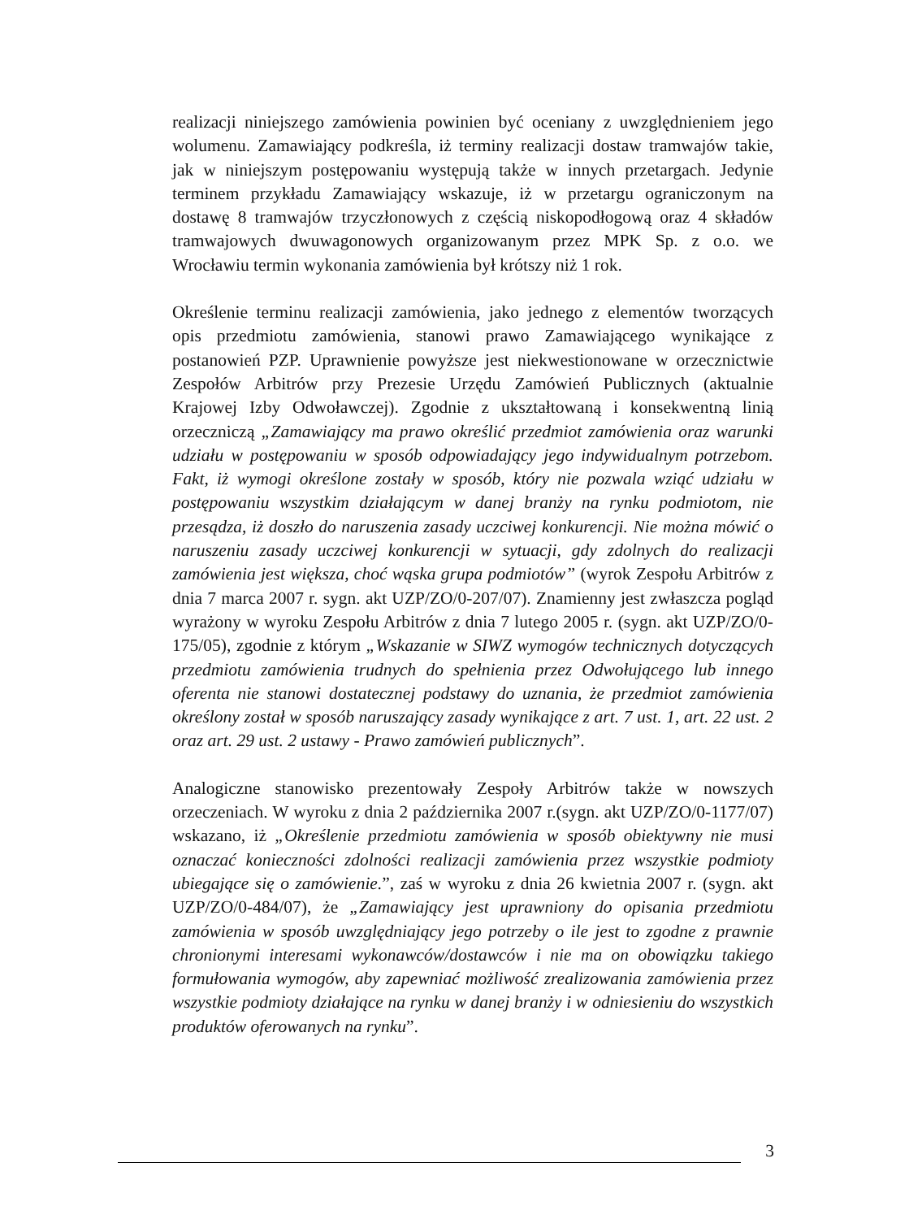realizacji niniejszego zamówienia powinien być oceniany z uwzględnieniem jego wolumenu. Zamawiający podkreśla, iż terminy realizacji dostaw tramwajów takie, jak w niniejszym postępowaniu występują także w innych przetargach. Jedynie terminem przykładu Zamawiający wskazuje, iż w przetargu ograniczonym na dostawę 8 tramwajów trzyczłonowych z częścią niskopodłogową oraz 4 składów tramwajowych dwuwagonowych organizowanym przez MPK Sp. z o.o. we Wrocławiu termin wykonania zamówienia był krótszy niż 1 rok.
Określenie terminu realizacji zamówienia, jako jednego z elementów tworzących opis przedmiotu zamówienia, stanowi prawo Zamawiającego wynikające z postanowień PZP. Uprawnienie powyższe jest niekwestionowane w orzecznictwie Zespołów Arbitrów przy Prezesie Urzędu Zamówień Publicznych (aktualnie Krajowej Izby Odwoławczej). Zgodnie z ukształtowaną i konsekwentną linią orzeczniczą „Zamawiający ma prawo określić przedmiot zamówienia oraz warunki udziału w postępowaniu w sposób odpowiadający jego indywidualnym potrzebom. Fakt, iż wymogi określone zostały w sposób, który nie pozwala wziąć udziału w postępowaniu wszystkim działającym w danej branży na rynku podmiotom, nie przesądza, iż doszło do naruszenia zasady uczciwej konkurencji. Nie można mówić o naruszeniu zasady uczciwej konkurencji w sytuacji, gdy zdolnych do realizacji zamówienia jest większa, choć wąska grupa podmiotów” (wyrok Zespołu Arbitrów z dnia 7 marca 2007 r. sygn. akt UZP/ZO/0-207/07). Znamienny jest zwłaszcza pogląd wyrażony w wyroku Zespołu Arbitrów z dnia 7 lutego 2005 r. (sygn. akt UZP/ZO/0-175/05), zgodnie z którym „Wskazanie w SIWZ wymogów technicznych dotyczących przedmiotu zamówienia trudnych do spełnienia przez Odwołującego lub innego oferenta nie stanowi dostatecznej podstawy do uznania, że przedmiot zamówienia określony został w sposób naruszający zasady wynikające z art. 7 ust. 1, art. 22 ust. 2 oraz art. 29 ust. 2 ustawy - Prawo zamówień publicznych”.
Analogiczne stanowisko prezentowały Zespoły Arbitrów także w nowszych orzeczeniach. W wyroku z dnia 2 października 2007 r.(sygn. akt UZP/ZO/0-1177/07) wskazano, iż „Określenie przedmiotu zamówienia w sposób obiektywny nie musi oznaczać konieczności zdolności realizacji zamówienia przez wszystkie podmioty ubiegające się o zamówienie.”, zaś w wyroku z dnia 26 kwietnia 2007 r. (sygn. akt UZP/ZO/0-484/07), że „Zamawiający jest uprawniony do opisania przedmiotu zamówienia w sposób uwzględniający jego potrzeby o ile jest to zgodne z prawnie chronionymi interesami wykonawców/dostawców i nie ma on obowiązku takiego formułowania wymogów, aby zapewniać możliwość zrealizowania zamówienia przez wszystkie podmioty działające na rynku w danej branży i w odniesieniu do wszystkich produktów oferowanych na rynku”.
3